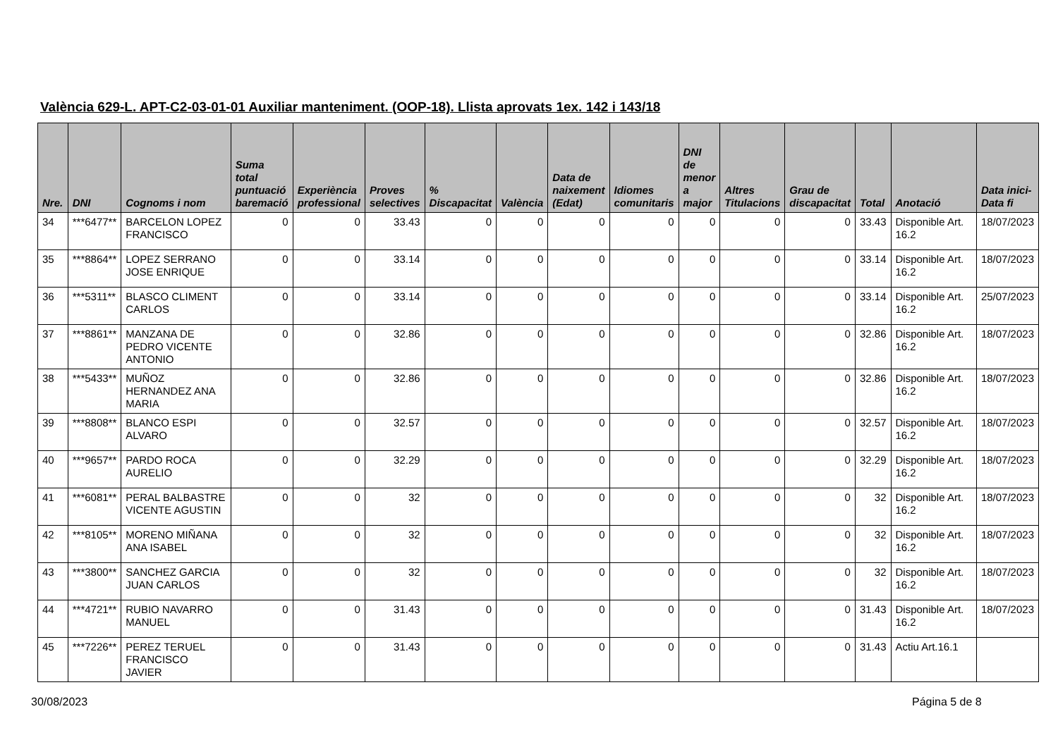València 629-L. APT-C2-03-01-01 Auxiliar manteniment. (OOP-18). Llista aprovats 1ex. 142 i 143/18
| Nre. | DNI | Cognoms i nom | Suma total puntuació baremació | Experiència professional | Proves selectives | % Discapacitat | València | Data de naixement (Edat) | Idiomes comunitaris | DNI de menor a major | Altres Titulacions | Grau de discapacitat | Total | Anotació | Data inici-Data fi |
| --- | --- | --- | --- | --- | --- | --- | --- | --- | --- | --- | --- | --- | --- | --- | --- |
| 34 | ***6477** | BARCELON LOPEZ FRANCISCO | 0 | 0 | 33.43 | 0 | 0 | 0 | 0 | 0 | 0 | 0 | 33.43 | Disponible Art. 16.2 | 18/07/2023 |
| 35 | ***8864** | LOPEZ SERRANO JOSE ENRIQUE | 0 | 0 | 33.14 | 0 | 0 | 0 | 0 | 0 | 0 | 0 | 33.14 | Disponible Art. 16.2 | 18/07/2023 |
| 36 | ***5311** | BLASCO CLIMENT CARLOS | 0 | 0 | 33.14 | 0 | 0 | 0 | 0 | 0 | 0 | 0 | 33.14 | Disponible Art. 16.2 | 25/07/2023 |
| 37 | ***8861** | MANZANA DE PEDRO VICENTE ANTONIO | 0 | 0 | 32.86 | 0 | 0 | 0 | 0 | 0 | 0 | 0 | 32.86 | Disponible Art. 16.2 | 18/07/2023 |
| 38 | ***5433** | MUÑOZ HERNANDEZ ANA MARIA | 0 | 0 | 32.86 | 0 | 0 | 0 | 0 | 0 | 0 | 0 | 32.86 | Disponible Art. 16.2 | 18/07/2023 |
| 39 | ***8808** | BLANCO ESPI ALVARO | 0 | 0 | 32.57 | 0 | 0 | 0 | 0 | 0 | 0 | 0 | 32.57 | Disponible Art. 16.2 | 18/07/2023 |
| 40 | ***9657** | PARDO ROCA AURELIO | 0 | 0 | 32.29 | 0 | 0 | 0 | 0 | 0 | 0 | 0 | 32.29 | Disponible Art. 16.2 | 18/07/2023 |
| 41 | ***6081** | PERAL BALBASTRE VICENTE AGUSTIN | 0 | 0 | 32 | 0 | 0 | 0 | 0 | 0 | 0 | 0 | 32 | Disponible Art. 16.2 | 18/07/2023 |
| 42 | ***8105** | MORENO MIÑANA ANA ISABEL | 0 | 0 | 32 | 0 | 0 | 0 | 0 | 0 | 0 | 0 | 32 | Disponible Art. 16.2 | 18/07/2023 |
| 43 | ***3800** | SANCHEZ GARCIA JUAN CARLOS | 0 | 0 | 32 | 0 | 0 | 0 | 0 | 0 | 0 | 0 | 32 | Disponible Art. 16.2 | 18/07/2023 |
| 44 | ***4721** | RUBIO NAVARRO MANUEL | 0 | 0 | 31.43 | 0 | 0 | 0 | 0 | 0 | 0 | 0 | 31.43 | Disponible Art. 16.2 | 18/07/2023 |
| 45 | ***7226** | PEREZ TERUEL FRANCISCO JAVIER | 0 | 0 | 31.43 | 0 | 0 | 0 | 0 | 0 | 0 | 0 | 31.43 | Actiu Art.16.1 | |
30/08/2023 Página 5 de 8